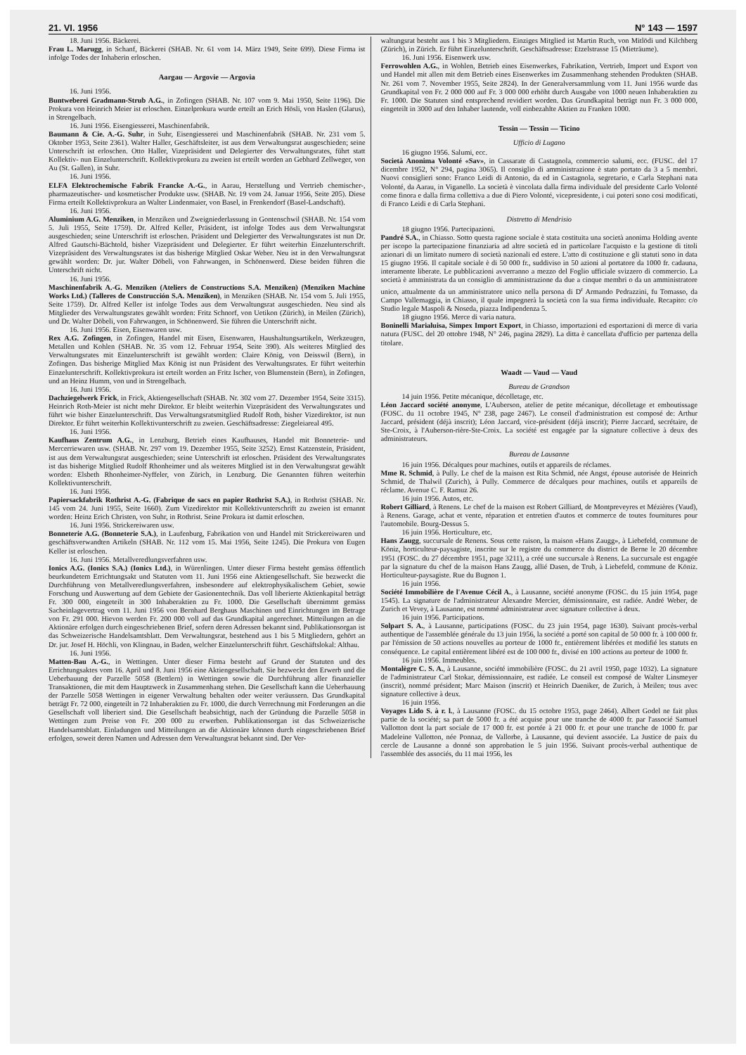21. VI. 1956 N° 143 — 1597
18. Juni 1956. Bäckerei.
Frau L. Marugg, in Schanf, Bäckerei (SHAB. Nr. 61 vom 14. März 1949, Seite 699). Diese Firma ist infolge Todes der Inhaberin erloschen.
Aargau — Argovie — Argovia
16. Juni 1956.
Buntweberei Gradmann-Strub A.G., in Zofingen (SHAB. Nr. 107 vom 9. Mai 1950, Seite 1196). Die Prokura von Heinrich Meier ist erloschen. Einzelprokura wurde erteilt an Erich Hösli, von Haslen (Glarus), in Strengelbach.
16. Juni 1956. Eisengiesserei, Maschinenfabrik.
Baumann & Cie. A.-G. Suhr, in Suhr, Eisengiesserei und Maschinenfabrik (SHAB. Nr. 231 vom 5. Oktober 1953, Seite 2361). Walter Haller, Geschäftsleiter, ist aus dem Verwaltungsrat ausgeschieden; seine Unterschrift ist erloschen. Otto Haller, Vizepräsident und Delegierter des Verwaltungsrates, führt statt Kollektiv- nun Einzelunterschrift. Kollektivprokura zu zweien ist erteilt worden an Gebhard Zellweger, von Au (St. Gallen), in Suhr.
16. Juni 1956.
ELFA Elektrochemische Fabrik Francke A.-G., in Aarau, Herstellung und Vertrieb chemischer-, pharmazeutischer- und kosmetischer Produkte usw. (SHAB. Nr. 19 vom 24. Januar 1956, Seite 205). Diese Firma erteilt Kollektivprokura an Walter Lindenmaier, von Basel, in Frenkendorf (Basel-Landschaft).
16. Juni 1956.
Aluminium A.G. Menziken, in Menziken und Zweigniederlassung in Gontenschwil (SHAB. Nr. 154 vom 5. Juli 1955, Seite 1759). Dr. Alfred Keller, Präsident, ist infolge Todes aus dem Verwaltungsrat ausgeschieden; seine Unterschrift ist erloschen. Präsident und Delegierter des Verwaltungsrates ist nun Dr. Alfred Gautschi-Bächtold, bisher Vizepräsident und Delegierter. Er führt weiterhin Einzelunterschrift. Vizepräsident des Verwaltungsrates ist das bisherige Mitglied Oskar Weber. Neu ist in den Verwaltungsrat gewählt worden: Dr. jur. Walter Döbeli, von Fahrwangen, in Schönenwerd. Diese beiden führen die Unterschrift nicht.
16. Juni 1956.
Maschinenfabrik A.-G. Menziken (Ateliers de Constructions S.A. Menziken) (Menziken Machine Works Ltd.) (Talleres de Construcción S.A. Menziken), in Menziken (SHAB. Nr. 154 vom 5. Juli 1955, Seite 1759). Dr. Alfred Keller ist infolge Todes aus dem Verwaltungsrat ausgeschieden. Neu sind als Mitglieder des Verwaltungsrates gewählt worden: Fritz Schnorf, von Uetikon (Zürich), in Meilen (Zürich), und Dr. Walter Döbeli, von Fahrwangen, in Schönenwerd. Sie führen die Unterschrift nicht.
16. Juni 1956. Eisen, Eisenwaren usw.
Rex A.G. Zofingen, in Zofingen, Handel mit Eisen, Eisenwaren, Haushaltungsartikeln, Werkzeugen, Metallen und Kohlen (SHAB. Nr. 35 vom 12. Februar 1954, Seite 390). Als weiteres Mitglied des Verwaltungsrates mit Einzelunterschrift ist gewählt worden: Claire König, von Deisswil (Bern), in Zofingen. Das bisherige Mitglied Max König ist nun Präsident des Verwaltungsrates. Er führt weiterhin Einzelunterschrift. Kollektivprokura ist erteilt worden an Fritz Ischer, von Blumenstein (Bern), in Zofingen, und an Heinz Humm, von und in Strengelbach.
16. Juni 1956.
Dachziegelwerk Frick, in Frick, Aktiengesellschaft (SHAB. Nr. 302 vom 27. Dezember 1954, Seite 3315). Heinrich Roth-Meier ist nicht mehr Direktor. Er bleibt weiterhin Vizepräsident des Verwaltungsrates und führt wie bisher Einzelunterschrift. Das Verwaltungsratsmitglied Rudolf Roth, bisher Vizedirektor, ist nun Direktor. Er führt weiterhin Kollektivunterschrift zu zweien. Geschäftsadresse: Ziegeleiareal 495.
16. Juni 1956.
Kaufhaus Zentrum A.G., in Lenzburg, Betrieb eines Kaufhauses, Handel mit Bonneterie- und Mercerriewaren usw. (SHAB. Nr. 297 vom 19. Dezember 1955, Seite 3252). Ernst Katzenstein, Präsident, ist aus dem Verwaltungsrat ausgeschieden; seine Unterschrift ist erloschen. Präsident des Verwaltungsrates ist das bisherige Mitglied Rudolf Rhonheimer und als weiteres Mitglied ist in den Verwaltungsrat gewählt worden: Elsbeth Rhonheimer-Nyffeler, von Zürich, in Lenzburg. Die Genannten führen weiterhin Kollektivunterschrift.
16. Juni 1956.
Papiersackfabrik Rothrist A.-G. (Fabrique de sacs en papier Rothrist S.A.), in Rothrist (SHAB. Nr. 145 vom 24. Juni 1955, Seite 1660). Zum Vizedirektor mit Kollektivunterschrift zu zweien ist ernannt worden: Heinz Erich Christen, von Suhr, in Rothrist. Seine Prokura ist damit erloschen.
16. Juni 1956. Strickereiwaren usw.
Bonneterie A.G. (Bonneterie S.A.), in Laufenburg, Fabrikation von und Handel mit Strickereiwaren und geschäftsverwandten Artikeln (SHAB. Nr. 112 vom 15. Mai 1956, Seite 1245). Die Prokura von Eugen Keller ist erloschen.
16. Juni 1956. Metallveredlungsverfahren usw.
Ionics A.G. (Ionics S.A.) (Ionics Ltd.), in Würenlingen. Unter dieser Firma besteht gemäss öffentlich beurkundetem Errichtungsakt und Statuten vom 11. Juni 1956 eine Aktiengesellschaft. Sie bezweckt die Durchführung von Metallveredlungsverfahren, insbesondere auf elektrophysikalischem Gebiet, sowie Forschung und Auswertung auf dem Gebiete der Gasionentechnik. Das voll liberierte Aktienkapital beträgt Fr. 300 000, eingeteilt in 300 Inhaberaktien zu Fr. 1000. Die Gesellschaft übernimmt gemäss Sacheinlagevertrag vom 11. Juni 1956 von Bernhard Berghaus Maschinen und Einrichtungen im Betrage von Fr. 291 000. Hievon werden Fr. 200 000 voll auf das Grundkapital angerechnet. Mitteilungen an die Aktionäre erfolgen durch eingeschriebenen Brief, sofern deren Adressen bekannt sind. Publikationsorgan ist das Schweizerische Handelsamtsblatt. Dem Verwaltungsrat, bestehend aus 1 bis 5 Mitgliedern, gehört an Dr. jur. Josef H. Höchli, von Klingnau, in Baden, welcher Einzelunterschrift führt. Geschäftslokal: Althau.
16. Juni 1956.
Matten-Bau A.-G., in Wettingen. Unter dieser Firma besteht auf Grund der Statuten und des Errichtungsaktes vom 16. April und 8. Juni 1956 eine Aktiengesellschaft. Sie bezweckt den Erwerb und die Ueberbauung der Parzelle 5058 (Bettlern) in Wettingen sowie die Durchführung aller finanzieller Transaktionen, die mit dem Hauptzweck in Zusammenhang stehen. Die Gesellschaft kann die Ueberbauung der Parzelle 5058 Wettingen in eigener Verwaltung behalten oder weiter veräussern. Das Grundkapital beträgt Fr. 72 000, eingeteilt in 72 Inhaberaktien zu Fr. 1000, die durch Verrechnung mit Forderungen an die Gesellschaft voll liberiert sind. Die Gesellschaft beabsichtigt, nach der Gründung die Parzelle 5058 in Wettingen zum Preise von Fr. 200 000 zu erwerben. Publikationsorgan ist das Schweizerische Handelsamtsblatt. Einladungen und Mitteilungen an die Aktionäre können durch eingeschriebenen Brief erfolgen, soweit deren Namen und Adressen dem Verwaltungsrat bekannt sind. Der Ver-
waltungsrat besteht aus 1 bis 3 Mitgliedern. Einziges Mitglied ist Martin Ruch, von Mitlödi und Kilchberg (Zürich), in Zürich. Er führt Einzelunterschrift. Geschäftsadresse: Etzelstrasse 15 (Mieträume).
16. Juni 1956. Eisenwerk usw.
Ferrowohlen A.G., in Wohlen, Betrieb eines Eisenwerkes, Fabrikation, Vertrieb, Import und Export von und Handel mit allen mit dem Betrieb eines Eisenwerkes im Zusammenhang stehenden Produkten (SHAB. Nr. 261 vom 7. November 1955, Seite 2824). In der Generalversammlung vom 11. Juni 1956 wurde das Grundkapital von Fr. 2 000 000 auf Fr. 3 000 000 erhöht durch Ausgabe von 1000 neuen Inhaberaktien zu Fr. 1000. Die Statuten sind entsprechend revidiert worden. Das Grundkapital beträgt nun Fr. 3 000 000, eingeteilt in 3000 auf den Inhaber lautende, voll einbezahlte Aktien zu Franken 1000.
Tessin — Tessin — Ticino
Ufficio di Lugano
16 giugno 1956. Salumi, ecc.
Società Anonima Volonté «Sav», in Cassarate di Castagnola, commercio salumi, ecc. (FUSC. del 17 dicembre 1952, N° 294, pagina 3065). Il consiglio di amministrazione è stato portato da 3 a 5 membri. Nuovi consiglieri sono: Franco Leidi di Antonio, da ed in Castagnola, segretario, e Carla Stephani nata Volonté, da Aarau, in Viganello. La società è vincolata dalla firma individuale del presidente Carlo Volonté come finora e dalla firma collettiva a due di Piero Volonté, vicepresidente, i cui poteri sono cosi modificati, di Franco Leidi e di Carla Stephani.
Distretto di Mendrisio
18 giugno 1956. Partecipazioni.
Pandré S.A., in Chiasso. Sotto questa ragione sociale è stata costituita una società anonima Holding avente per iscopo la partecipazione finanziaria ad altre società ed in particolare l'acquisto e la gestione di titoli azionari di un limitato numero di società nazionali ed estere. L'atto di costituzione e gli statuti sono in data 15 giugno 1956. Il capitale sociale è di 50 000 fr., suddiviso in 50 azioni al portatore da 1000 fr. cadauna, interamente liberate. Le pubblicazioni avverranno a mezzo del Foglio ufficiale svizzero di commercio. La società è amministrata da un consiglio di amministrazione da due a cinque membri o da un amministratore unico, attualmente da un amministratore unico nella persona di D<sup>r</sup> Armando Pedrazzini, fu Tomasso, da Campo Vallemaggia, in Chiasso, il quale impegnerà la società con la sua firma individuale. Recapito: c/o Studio legale Maspoli & Noseda, piazza Indipendenza 5.
18 giugno 1956. Merce di varia natura.
Boninelli Marialuisa, Simpex Import Export, in Chiasso, importazioni ed esportazioni di merce di varia natura (FUSC. del 20 ottobre 1948, N° 246, pagina 2829). La ditta è cancellata d'ufficio per partenza della titolare.
Waadt — Vaud — Vaud
Bureau de Grandson
14 juin 1956. Petite mécanique, décolletage, etc.
Léon Jaccard société anonyme, L'Auberson, atelier de petite mécanique, décolletage et emboutissage (FOSC. du 11 octobre 1945, N° 238, page 2467). Le conseil d'administration est composé de: Arthur Jaccard, président (déjà inscrit); Léon Jaccard, vice-président (déjà inscrit); Pierre Jaccard, secrétaire, de Ste-Croix, à l'Auberson-rière-Ste-Croix. La société est engagée par la signature collective à deux des administrateurs.
Bureau de Lausanne
16 juin 1956. Décalques pour machines, outils et appareils de réclames.
Mme R. Schmid, à Pully. Le chef de la maison est Rita Schmid, née Angst, épouse autorisée de Heinrich Schmid, de Thalwil (Zurich), à Pully. Commerce de décalques pour machines, outils et appareils de réclame. Avenue C. F. Ramuz 26.
16 juin 1956. Autos, etc.
Robert Gilliard, à Renens. Le chef de la maison est Robert Gilliard, de Montpreveyres et Mézières (Vaud), à Renens. Garage, achat et vente, réparation et entretien d'autos et commerce de toutes fournitures pour l'automobile. Bourg-Dessus 5.
16 juin 1956. Horticulture, etc.
Hans Zaugg, succursale de Renens. Sous cette raison, la maison «Hans Zaugg», à Liebefeld, commune de Köniz, horticulteur-paysagiste, inscrite sur le registre du commerce du district de Berne le 20 décembre 1951 (FOSC. du 27 décembre 1951, page 3211), a créé une succursale à Renens. La succursale est engagée par la signature du chef de la maison Hans Zaugg, allié Dasen, de Trub, à Liebefeld, commune de Köniz. Horticulteur-paysagiste. Rue du Bugnon 1.
16 juin 1956.
Société Immobilière de l'Avenue Cécil A., à Lausanne, société anonyme (FOSC. du 15 juin 1954, page 1545). La signature de l'administrateur Alexandre Mercier, démissionnaire, est radiée. André Weber, de Zurich et Vevey, à Lausanne, est nommé administrateur avec signature collective à deux.
16 juin 1956. Participations.
Solpart S. A., à Lausanne, participations (FOSC. du 23 juin 1954, page 1630). Suivant procès-verbal authentique de l'assemblée générale du 13 juin 1956, la société a porté son capital de 50 000 fr. à 100 000 fr. par l'émission de 50 actions nouvelles au porteur de 1000 fr., entièrement libérées et modifié les statuts en conséquence. Le capital entièrement libéré est de 100 000 fr., divisé en 100 actions au porteur de 1000 fr.
16 juin 1956. Immeubles.
Montalègre C. S. A., à Lausanne, société immobilière (FOSC. du 21 avril 1950, page 1032). La signature de l'administrateur Carl Stokar, démissionnaire, est radiée. Le conseil est composé de Walter Linsmeyer (inscrit), nommé président; Marc Maison (inscrit) et Heinrich Daeniker, de Zurich, à Meilen; tous avec signature collective à deux.
16 juin 1956.
Voyages Lido S. à r. l., à Lausanne (FOSC. du 15 octobre 1953, page 2464). Albert Godel ne fait plus partie de la société; sa part de 5000 fr. a été acquise pour une tranche de 4000 fr. par l'associé Samuel Vallotton dont la part sociale de 17 000 fr. est portée à 21 000 fr. et pour une tranche de 1000 fr. par Madeleine Vallotton, née Ponnaz, de Vallorbe, à Lausanne, qui devient associée. La Justice de paix du cercle de Lausanne a donné son approbation le 5 juin 1956. Suivant procès-verbal authentique de l'assemblée des associés, du 11 mai 1956, les